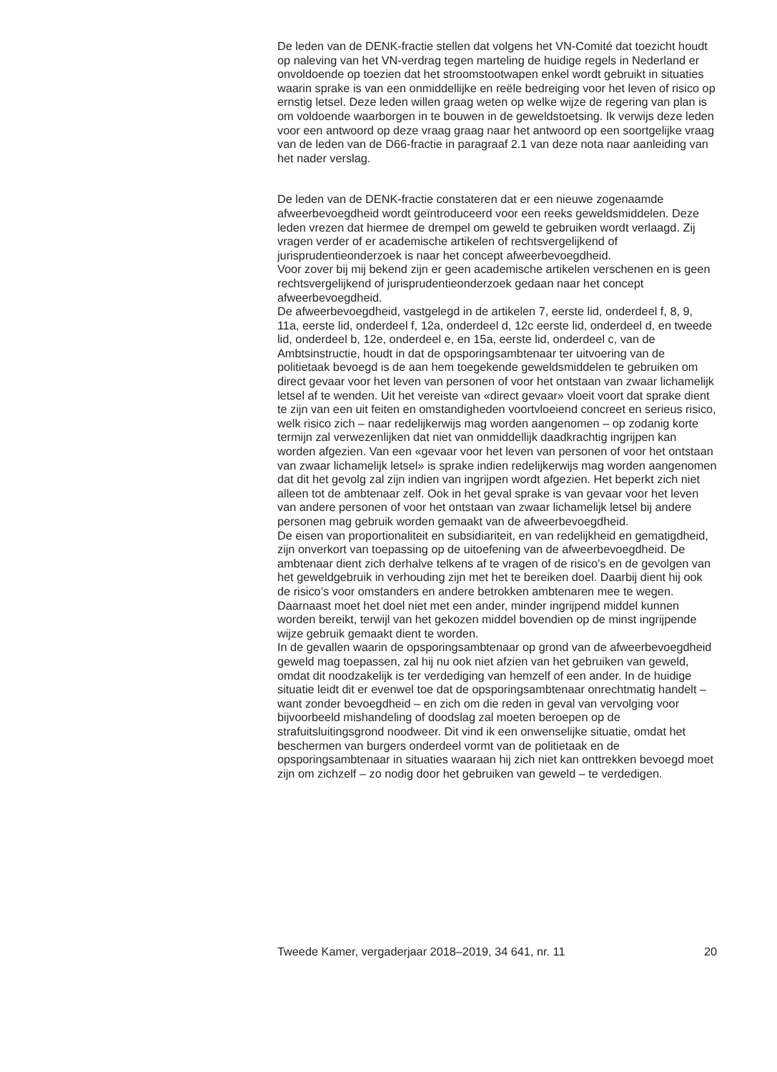De leden van de DENK-fractie stellen dat volgens het VN-Comité dat toezicht houdt op naleving van het VN-verdrag tegen marteling de huidige regels in Nederland er onvoldoende op toezien dat het stroomstootwapen enkel wordt gebruikt in situaties waarin sprake is van een onmiddellijke en reële bedreiging voor het leven of risico op ernstig letsel. Deze leden willen graag weten op welke wijze de regering van plan is om voldoende waarborgen in te bouwen in de geweldstoetsing. Ik verwijs deze leden voor een antwoord op deze vraag graag naar het antwoord op een soortgelijke vraag van de leden van de D66-fractie in paragraaf 2.1 van deze nota naar aanleiding van het nader verslag.
De leden van de DENK-fractie constateren dat er een nieuwe zogenaamde afweerbevoegdheid wordt geïntroduceerd voor een reeks geweldsmiddelen. Deze leden vrezen dat hiermee de drempel om geweld te gebruiken wordt verlaagd. Zij vragen verder of er academische artikelen of rechtsvergelijkend of jurisprudentieonderzoek is naar het concept afweerbevoegdheid.
Voor zover bij mij bekend zijn er geen academische artikelen verschenen en is geen rechtsvergelijkend of jurisprudentieonderzoek gedaan naar het concept afweerbevoegdheid.
De afweerbevoegdheid, vastgelegd in de artikelen 7, eerste lid, onderdeel f, 8, 9, 11a, eerste lid, onderdeel f, 12a, onderdeel d, 12c eerste lid, onderdeel d, en tweede lid, onderdeel b, 12e, onderdeel e, en 15a, eerste lid, onderdeel c, van de Ambtsinstructie, houdt in dat de opsporingsambtenaar ter uitvoering van de politietaak bevoegd is de aan hem toegekende geweldsmiddelen te gebruiken om direct gevaar voor het leven van personen of voor het ontstaan van zwaar lichamelijk letsel af te wenden. Uit het vereiste van «direct gevaar» vloeit voort dat sprake dient te zijn van een uit feiten en omstandigheden voortvloeiend concreet en serieus risico, welk risico zich – naar redelijkerwijs mag worden aangenomen – op zodanig korte termijn zal verwezenlijken dat niet van onmiddellijk daadkrachtig ingrijpen kan worden afgezien. Van een «gevaar voor het leven van personen of voor het ontstaan van zwaar lichamelijk letsel» is sprake indien redelijkerwijs mag worden aangenomen dat dit het gevolg zal zijn indien van ingrijpen wordt afgezien. Het beperkt zich niet alleen tot de ambtenaar zelf. Ook in het geval sprake is van gevaar voor het leven van andere personen of voor het ontstaan van zwaar lichamelijk letsel bij andere personen mag gebruik worden gemaakt van de afweerbevoegdheid.
De eisen van proportionaliteit en subsidiariteit, en van redelijkheid en gematigdheid, zijn onverkort van toepassing op de uitoefening van de afweerbevoegdheid. De ambtenaar dient zich derhalve telkens af te vragen of de risico’s en de gevolgen van het geweldgebruik in verhouding zijn met het te bereiken doel. Daarbij dient hij ook de risico’s voor omstanders en andere betrokken ambtenaren mee te wegen. Daarnaast moet het doel niet met een ander, minder ingrijpend middel kunnen worden bereikt, terwijl van het gekozen middel bovendien op de minst ingrijpende wijze gebruik gemaakt dient te worden.
In de gevallen waarin de opsporingsambtenaar op grond van de afweerbevoegdheid geweld mag toepassen, zal hij nu ook niet afzien van het gebruiken van geweld, omdat dit noodzakelijk is ter verdediging van hemzelf of een ander. In de huidige situatie leidt dit er evenwel toe dat de opsporingsambtenaar onrechtmatig handelt – want zonder bevoegdheid – en zich om die reden in geval van vervolging voor bijvoorbeeld mishandeling of doodslag zal moeten beroepen op de strafuitsluitingsgrond noodweer. Dit vind ik een onwenselijke situatie, omdat het beschermen van burgers onderdeel vormt van de politietaak en de opsporingsambtenaar in situaties waaraan hij zich niet kan onttrekken bevoegd moet zijn om zichzelf – zo nodig door het gebruiken van geweld – te verdedigen.
Tweede Kamer, vergaderjaar 2018–2019, 34 641, nr. 11 20